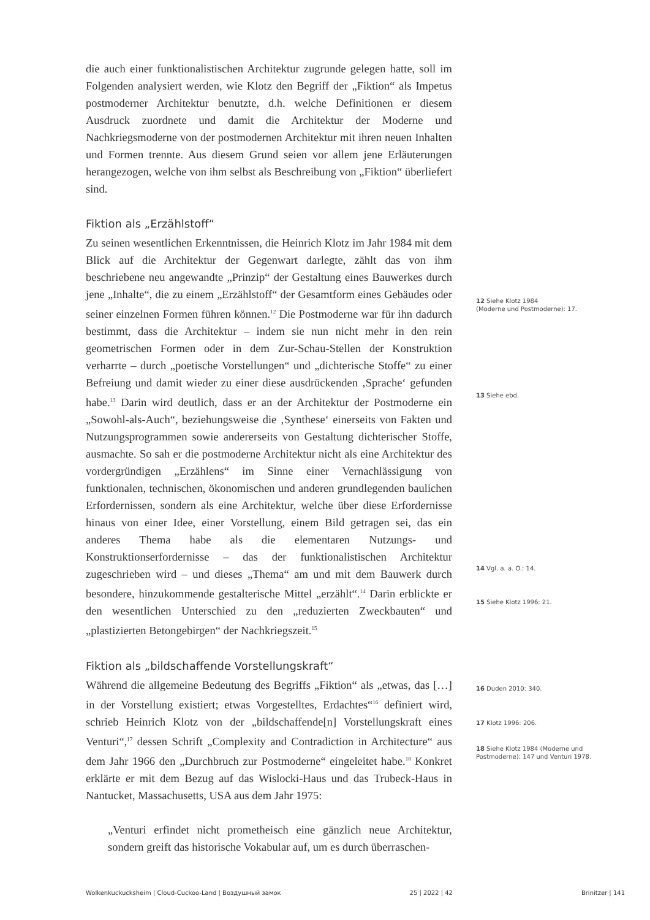die auch einer funktionalistischen Architektur zugrunde gelegen hatte, soll im Folgenden analysiert werden, wie Klotz den Begriff der „Fiktion“ als Impetus postmoderner Architektur benutzte, d.h. welche Definitionen er diesem Ausdruck zuordnete und damit die Architektur der Moderne und Nachkriegsmoderne von der postmodernen Architektur mit ihren neuen Inhalten und Formen trennte. Aus diesem Grund seien vor allem jene Erläuterungen herangezogen, welche von ihm selbst als Beschreibung von „Fiktion“ überliefert sind.
Fiktion als „Erzählstoff“
Zu seinen wesentlichen Erkenntnissen, die Heinrich Klotz im Jahr 1984 mit dem Blick auf die Architektur der Gegenwart darlegte, zählt das von ihm beschriebene neu angewandte „Prinzip“ der Gestaltung eines Bauwerkes durch jene „Inhalte“, die zu einem „Erzählstoff“ der Gesamtform eines Gebäudes oder seiner einzelnen Formen führen können.<sup>12</sup> Die Postmoderne war für ihn dadurch bestimmt, dass die Architektur – indem sie nun nicht mehr in den rein geometrischen Formen oder in dem Zur-Schau-Stellen der Konstruktion verharrte – durch „poetische Vorstellungen“ und „dichterische Stoffe“ zu einer Befreiung und damit wieder zu einer diese ausdrückenden ‚Sprache‘ gefunden habe.<sup>13</sup> Darin wird deutlich, dass er an der Architektur der Postmoderne ein „Sowohl-als-Auch“, beziehungsweise die ‚Synthese‘ einerseits von Fakten und Nutzungsprogrammen sowie andererseits von Gestaltung dichterischer Stoffe, ausmachte. So sah er die postmoderne Architektur nicht als eine Architektur des vordergründigen „Erzählens“ im Sinne einer Vernachlässigung von funktionalen, technischen, ökonomischen und anderen grundlegenden baulichen Erfordernissen, sondern als eine Architektur, welche über diese Erfordernisse hinaus von einer Idee, einer Vorstellung, einem Bild getragen sei, das ein anderes Thema habe als die elementaren Nutzungs- und Konstruktionserfordernisse – das der funktionalistischen Architektur zugeschrieben wird – und dieses „Thema“ am und mit dem Bauwerk durch besondere, hinzukommende gestalterische Mittel „erzählt“.<sup>14</sup> Darin erblickte er den wesentlichen Unterschied zu den „reduzierten Zweckbauten“ und „plastizierten Betongebirgen“ der Nachkriegszeit.<sup>15</sup>
Fiktion als „bildschaffende Vorstellungskraft“
Während die allgemeine Bedeutung des Begriffs „Fiktion“ als „etwas, das […] in der Vorstellung existiert; etwas Vorgestelltes, Erdachtes“<sup>16</sup> definiert wird, schrieb Heinrich Klotz von der „bildschaffende[n] Vorstellungskraft eines Venturi“,<sup>17</sup> dessen Schrift „Complexity and Contradiction in Architecture“ aus dem Jahr 1966 den „Durchbruch zur Postmoderne“ eingeleitet habe.<sup>18</sup> Konkret erklärte er mit dem Bezug auf das Wislocki-Haus und das Trubeck-Haus in Nantucket, Massachusetts, USA aus dem Jahr 1975:
„Venturi erfindet nicht prometheisch eine gänzlich neue Architektur, sondern greift das historische Vokabular auf, um es durch überraschen-
12 Siehe Klotz 1984
(Moderne und Postmoderne): 17.
13 Siehe ebd.
14 Vgl. a. a. O.: 14.
15 Siehe Klotz 1996: 21.
16 Duden 2010: 340.
17 Klotz 1996: 206.
18 Siehe Klotz 1984 (Moderne und
Postmoderne): 147 und Venturi 1978.
Wolkenkuckucksheim | Cloud-Cuckoo-Land | Воздушный замок 25 | 2022 | 42 Brinitzer | 141